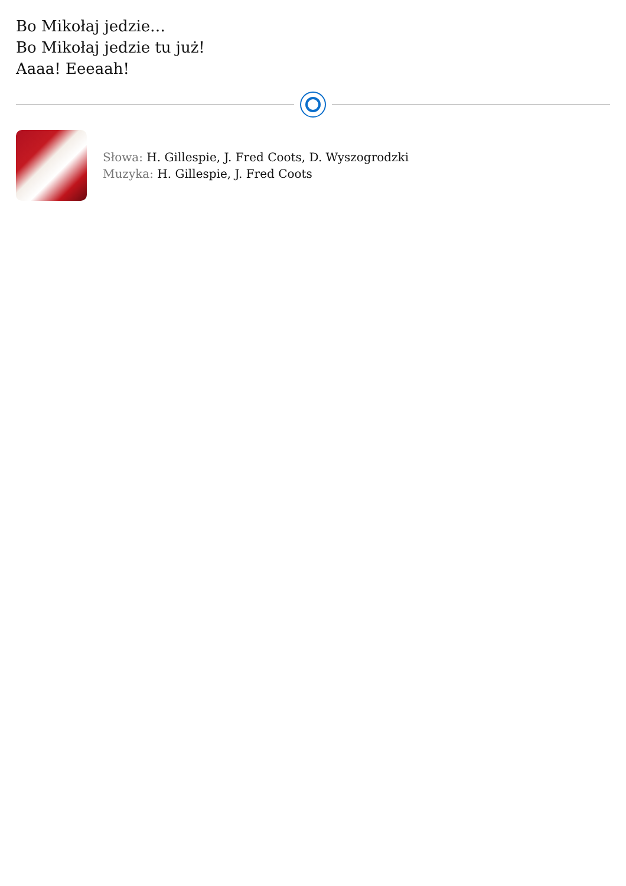Bo Mikołaj jedzie…
Bo Mikołaj jedzie tu już!
Aaaa! Eeeaah!
Słowa: H. Gillespie, J. Fred Coots, D. Wyszogrodzki
Muzyka: H. Gillespie, J. Fred Coots